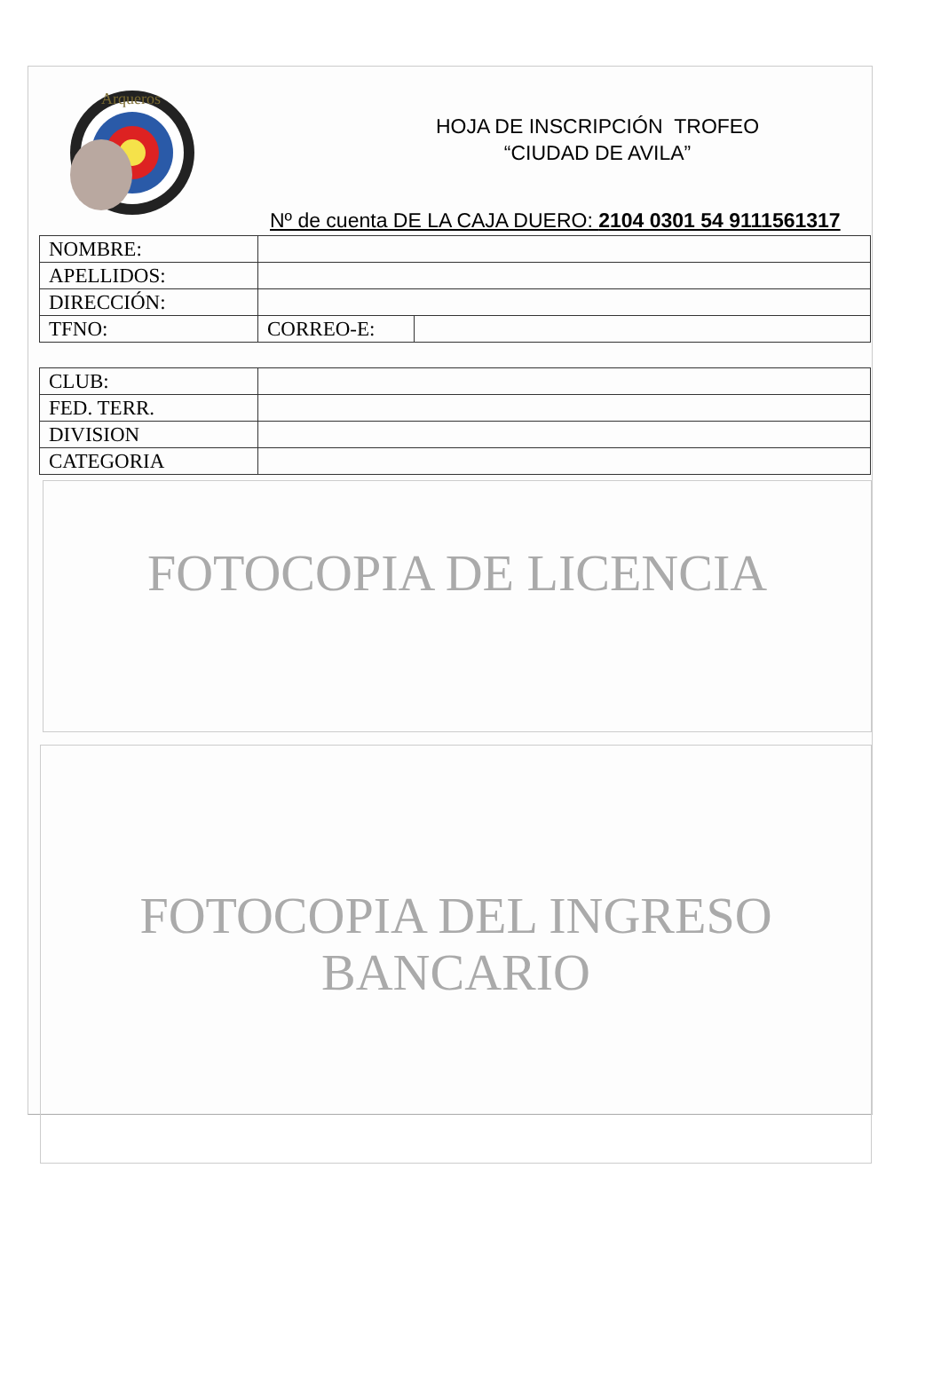Arqueros
HOJA DE INSCRIPCIÓN TROFEO
“CIUDAD DE AVILA”
Nº de cuenta DE LA CAJA DUERO: 2104 0301 54 9111561317
| NOMBRE: | | |
| APELLIDOS: | | |
| DIRECCIÓN: | | |
| TFNO: | CORREO-E: | |
| CLUB: | |
| FED. TERR. | |
| DIVISION | |
| CATEGORIA | |
FOTOCOPIA DE LICENCIA
FOTOCOPIA DEL INGRESO
BANCARIO